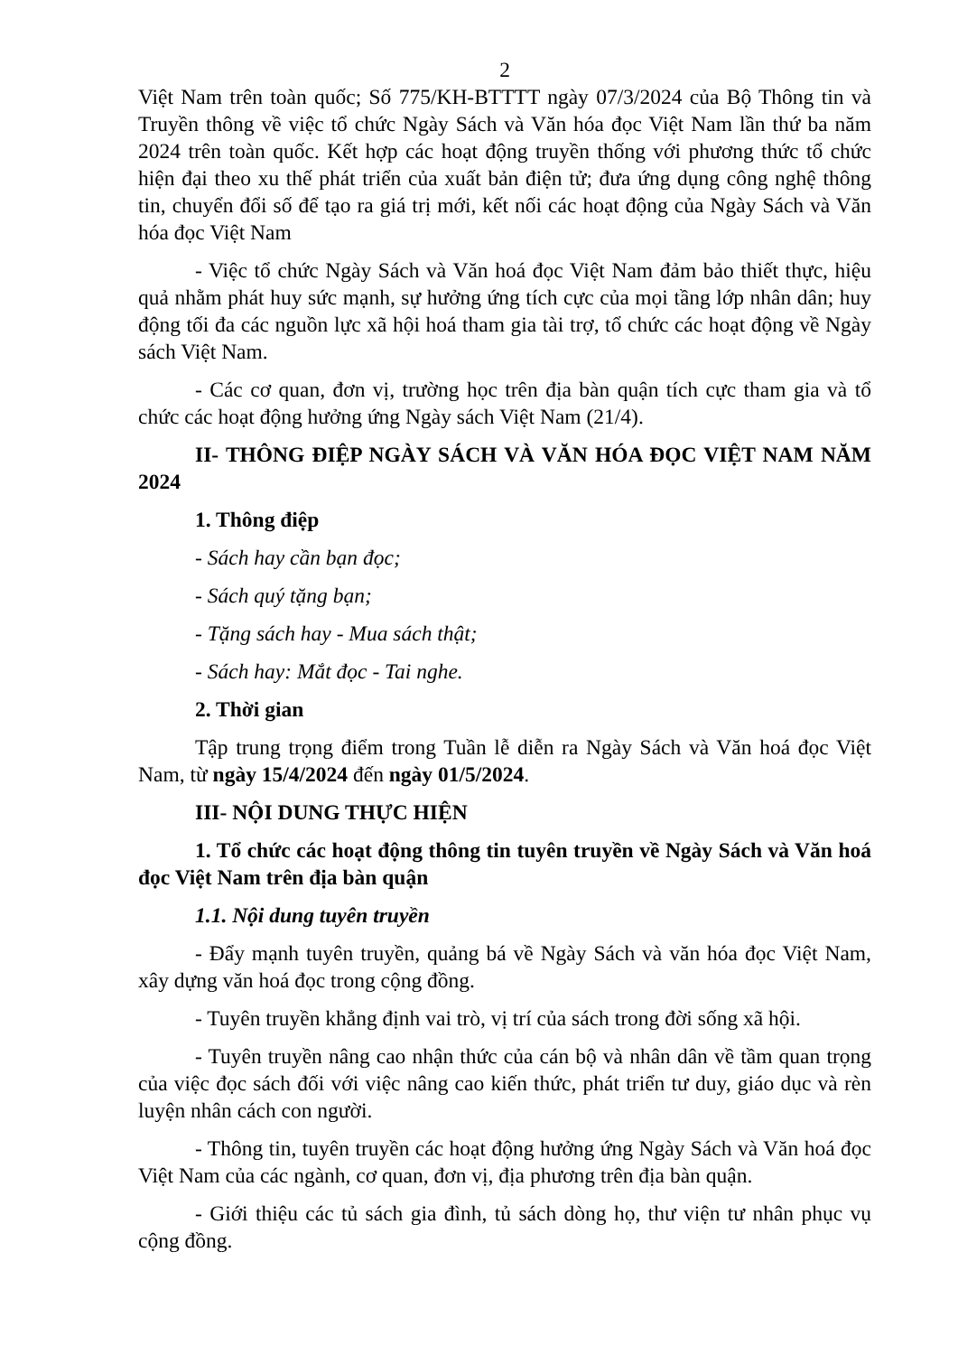2
Việt Nam trên toàn quốc; Số 775/KH-BTTTT ngày 07/3/2024 của Bộ Thông tin và Truyền thông về việc tổ chức Ngày Sách và Văn hóa đọc Việt Nam lần thứ ba năm 2024 trên toàn quốc. Kết hợp các hoạt động truyền thống với phương thức tổ chức hiện đại theo xu thế phát triển của xuất bản điện tử; đưa ứng dụng công nghệ thông tin, chuyển đổi số để tạo ra giá trị mới, kết nối các hoạt động của Ngày Sách và Văn hóa đọc Việt Nam
- Việc tổ chức Ngày Sách và Văn hoá đọc Việt Nam đảm bảo thiết thực, hiệu quả nhằm phát huy sức mạnh, sự hưởng ứng tích cực của mọi tầng lớp nhân dân; huy động tối đa các nguồn lực xã hội hoá tham gia tài trợ, tổ chức các hoạt động về Ngày sách Việt Nam.
- Các cơ quan, đơn vị, trường học trên địa bàn quận tích cực tham gia và tổ chức các hoạt động hưởng ứng Ngày sách Việt Nam (21/4).
II- THÔNG ĐIỆP NGÀY SÁCH VÀ VĂN HÓA ĐỌC VIỆT NAM NĂM 2024
1. Thông điệp
- Sách hay cần bạn đọc;
- Sách quý tặng bạn;
- Tặng sách hay - Mua sách thật;
- Sách hay: Mắt đọc - Tai nghe.
2. Thời gian
Tập trung trọng điểm trong Tuần lễ diễn ra Ngày Sách và Văn hoá đọc Việt Nam, từ ngày 15/4/2024 đến ngày 01/5/2024.
III- NỘI DUNG THỰC HIỆN
1. Tổ chức các hoạt động thông tin tuyên truyền về Ngày Sách và Văn hoá đọc Việt Nam trên địa bàn quận
1.1. Nội dung tuyên truyền
- Đẩy mạnh tuyên truyền, quảng bá về Ngày Sách và văn hóa đọc Việt Nam, xây dựng văn hoá đọc trong cộng đồng.
- Tuyên truyền khẳng định vai trò, vị trí của sách trong đời sống xã hội.
- Tuyên truyền nâng cao nhận thức của cán bộ và nhân dân về tầm quan trọng của việc đọc sách đối với việc nâng cao kiến thức, phát triển tư duy, giáo dục và rèn luyện nhân cách con người.
- Thông tin, tuyên truyền các hoạt động hưởng ứng Ngày Sách và Văn hoá đọc Việt Nam của các ngành, cơ quan, đơn vị, địa phương trên địa bàn quận.
- Giới thiệu các tủ sách gia đình, tủ sách dòng họ, thư viện tư nhân phục vụ cộng đồng.